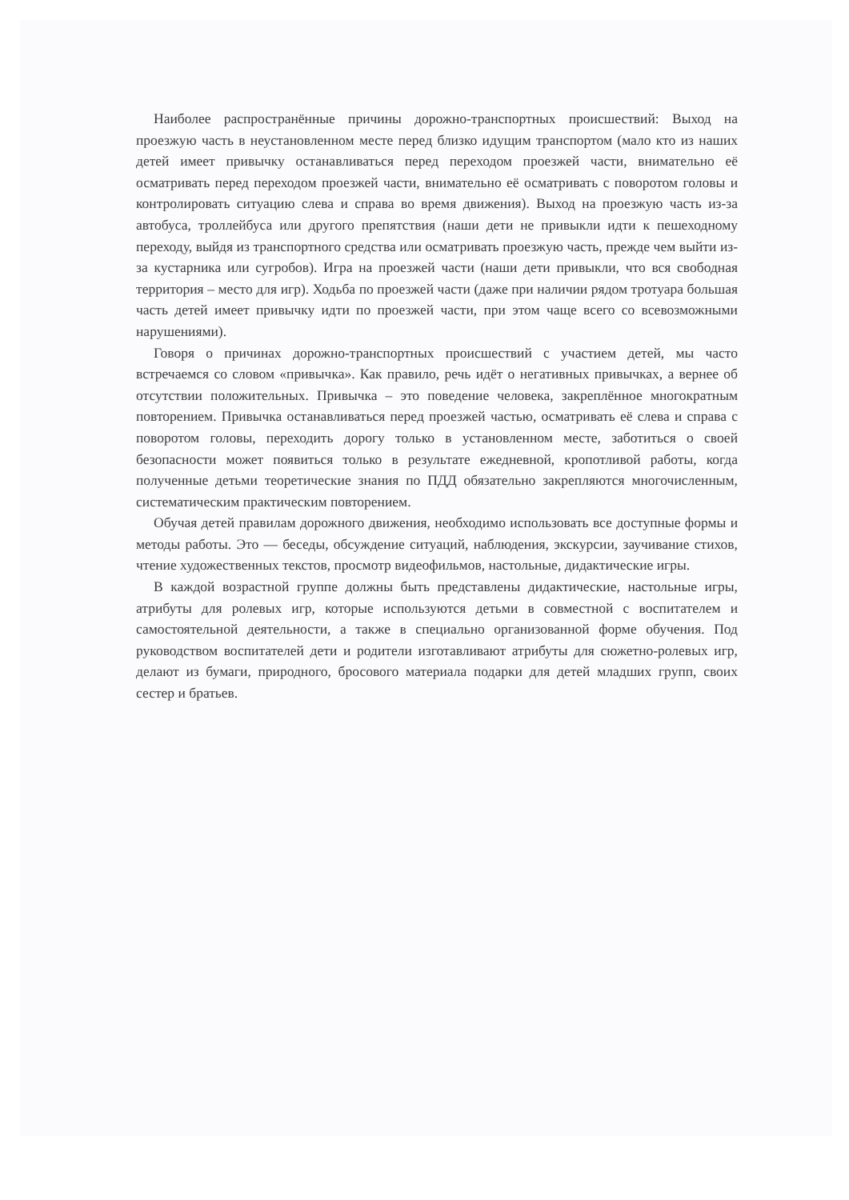Наиболее распространённые причины дорожно-транспортных происшествий: Выход на проезжую часть в неустановленном месте перед близко идущим транспортом (мало кто из наших детей имеет привычку останавливаться перед переходом проезжей части, внимательно её осматривать перед переходом проезжей части, внимательно её осматривать с поворотом головы и контролировать ситуацию слева и справа во время движения). Выход на проезжую часть из-за автобуса, троллейбуса или другого препятствия (наши дети не привыкли идти к пешеходному переходу, выйдя из транспортного средства или осматривать проезжую часть, прежде чем выйти из-за кустарника или сугробов). Игра на проезжей части (наши дети привыкли, что вся свободная территория – место для игр). Ходьба по проезжей части (даже при наличии рядом тротуара большая часть детей имеет привычку идти по проезжей части, при этом чаще всего со всевозможными нарушениями).
Говоря о причинах дорожно-транспортных происшествий с участием детей, мы часто встречаемся со словом «привычка». Как правило, речь идёт о негативных привычках, а вернее об отсутствии положительных. Привычка – это поведение человека, закреплённое многократным повторением. Привычка останавливаться перед проезжей частью, осматривать её слева и справа с поворотом головы, переходить дорогу только в установленном месте, заботиться о своей безопасности может появиться только в результате ежедневной, кропотливой работы, когда полученные детьми теоретические знания по ПДД обязательно закрепляются многочисленным, систематическим практическим повторением.
Обучая детей правилам дорожного движения, необходимо использовать все доступные формы и методы работы. Это — беседы, обсуждение ситуаций, наблюдения, экскурсии, заучивание стихов, чтение художественных текстов, просмотр видеофильмов, настольные, дидактические игры.
В каждой возрастной группе должны быть представлены дидактические, настольные игры, атрибуты для ролевых игр, которые используются детьми в совместной с воспитателем и самостоятельной деятельности, а также в специально организованной форме обучения. Под руководством воспитателей дети и родители изготавливают атрибуты для сюжетно-ролевых игр, делают из бумаги, природного, бросового материала подарки для детей младших групп, своих сестер и братьев.